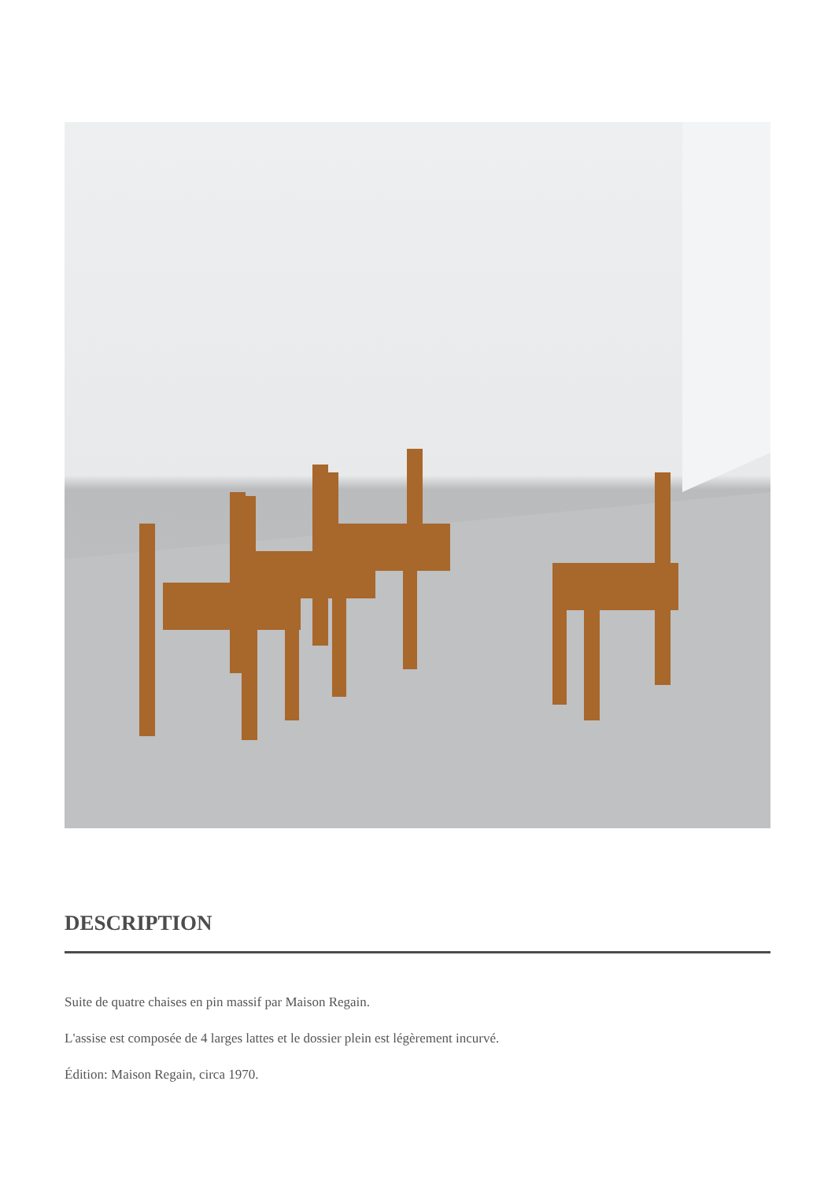DESCRIPTION
Suite de quatre chaises en pin massif par Maison Regain.
L'assise est composée de 4 larges lattes et le dossier plein est légèrement incurvé.
Édition: Maison Regain, circa 1970.